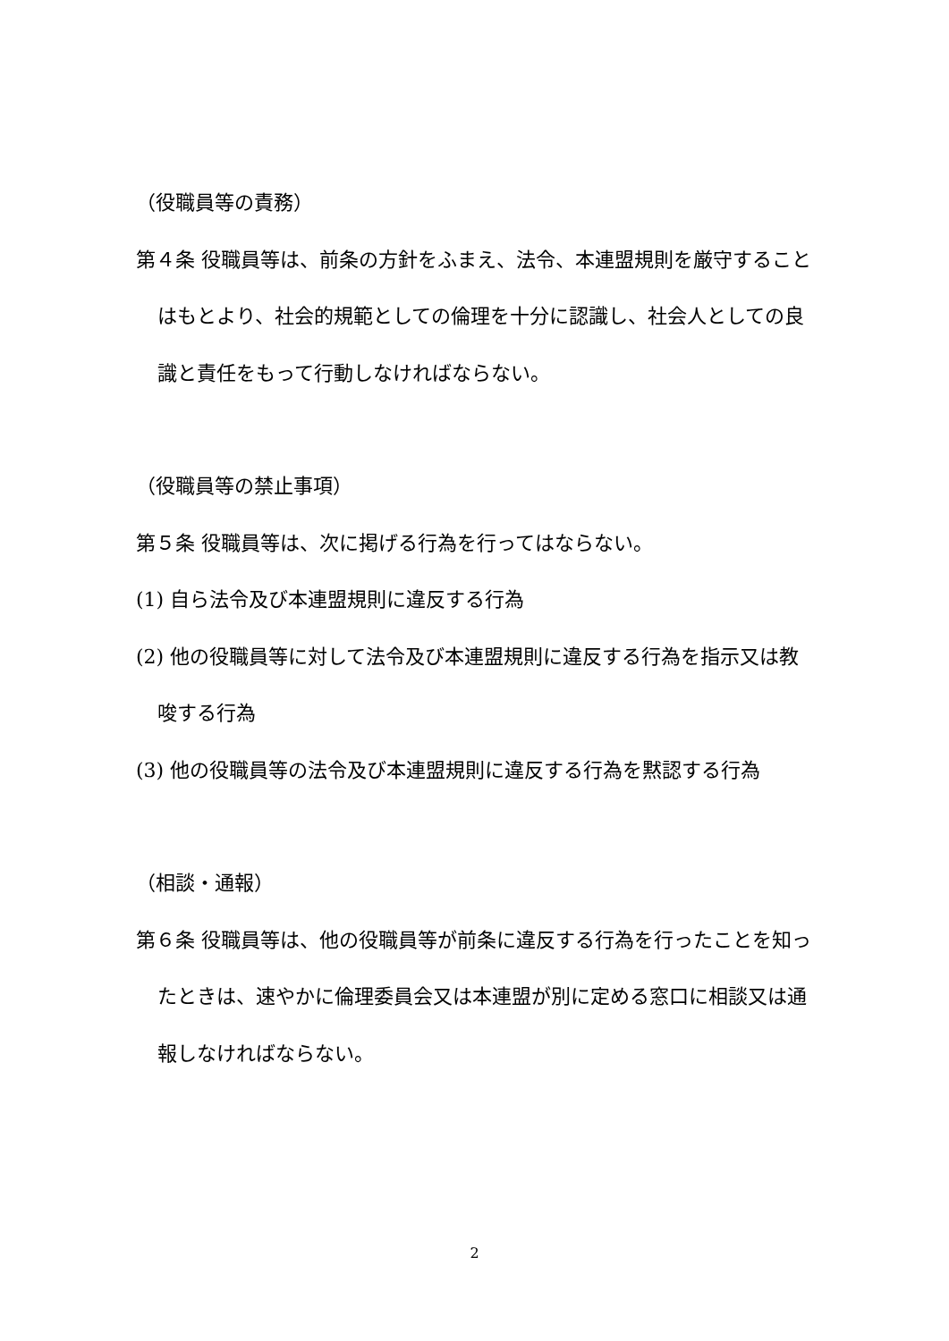（役職員等の責務）
第４条 役職員等は、前条の方針をふまえ、法令、本連盟規則を厳守することはもとより、社会的規範としての倫理を十分に認識し、社会人としての良識と責任をもって行動しなければならない。
（役職員等の禁止事項）
第５条 役職員等は、次に掲げる行為を行ってはならない。
(1) 自ら法令及び本連盟規則に違反する行為
(2) 他の役職員等に対して法令及び本連盟規則に違反する行為を指示又は教唆する行為
(3) 他の役職員等の法令及び本連盟規則に違反する行為を黙認する行為
（相談・通報）
第６条 役職員等は、他の役職員等が前条に違反する行為を行ったことを知ったときは、速やかに倫理委員会又は本連盟が別に定める窓口に相談又は通報しなければならない。
2